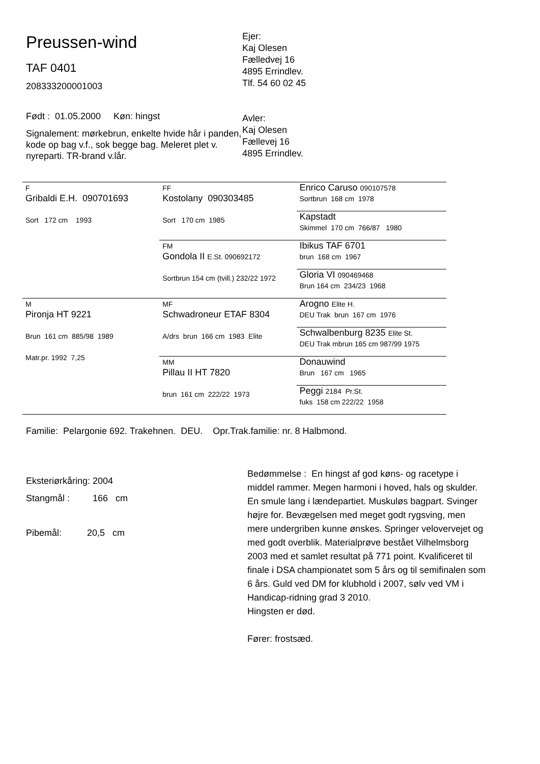Preussen-wind
TAF 0401
208333200001003
Født : 01.05.2000 Køn: hingst
Signalement: mørkebrun, enkelte hvide hår i panden, kode op bag v.f., sok begge bag. Meleret plet v. nyreparti. TR-brand v.lår.
Ejer:
Kaj Olesen
Fælledvej 16
4895 Errindlev.
Tlf. 54 60 02 45
Avler:
Kaj Olesen
Fællevej 16
4895 Errindlev.
| F Gribaldi E.H. 090701693 Sort 172 cm 1993 | FF Kostolany 090303485 Sort 170 cm 1985 | Enrico Caruso 090107578 Sortbrun 168 cm 1978 |
| | | Kapstadt Skimmel 170 cm 766/87 1980 |
| | FM Gondola II E.St. 090692172 Sortbrun 154 cm (tvill.) 232/22 1972 | Ibikus TAF 6701 brun 168 cm 1967 |
| | | Gloria VI 090469468 Brun 164 cm 234/23 1968 |
| M Pironja HT 9221 Brun 161 cm 885/98 1989 Matr.pr. 1992 7,25 | MF Schwadroneur ETAF 8304 A/drs brun 166 cm 1983 Elite | Arogno Elite H. DEU Trak brun 167 cm 1976 |
| | | Schwalbenburg 8235 Elite St. DEU Trak mbrun 165 cm 987/99 1975 |
| | MM Pillau II HT 7820 brun 161 cm 222/22 1973 | Donauwind Brun 167 cm 1965 |
| | | Peggi 2184 Pr.St. fuks 158 cm 222/22 1958 |
Familie: Pelargonie 692. Trakehnen. DEU. Opr.Trak.familie: nr. 8 Halbmond.
Eksteriørkåring: 2004
Stangmål : 166 cm
Pibemål: 20,5 cm
Bedømmelse : En hingst af god køns- og racetype i middel rammer. Megen harmoni i hoved, hals og skulder. En smule lang i lændepartiet. Muskuløs bagpart. Svinger højre for. Bevægelsen med meget godt rygsving, men mere undergriben kunne ønskes. Springer velovervejet og med godt overblik. Materialprøve bestået Vilhelmsborg 2003 med et samlet resultat på 771 point. Kvalificeret til finale i DSA championatet som 5 års og til semifinalen som 6 års. Guld ved DM for klubhold i 2007, sølv ved VM i Handicap-ridning grad 3 2010.
Hingsten er død.
Fører: frostsæd.